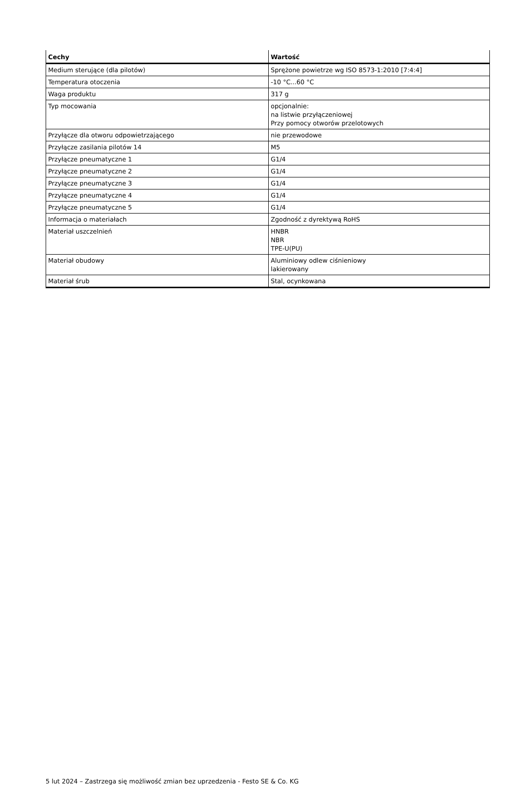| Cechy | Wartość |
| --- | --- |
| Medium sterujące (dla pilotów) | Sprężone powietrze wg ISO 8573-1:2010 [7:4:4] |
| Temperatura otoczenia | -10 °C...60 °C |
| Waga produktu | 317 g |
| Typ mocowania | opcjonalnie: na listwie przyłączeniowej Przy pomocy otworów przelotowych |
| Przyłącze dla otworu odpowietrzającego | nie przewodowe |
| Przyłącze zasilania pilotów 14 | M5 |
| Przyłącze pneumatyczne 1 | G1/4 |
| Przyłącze pneumatyczne 2 | G1/4 |
| Przyłącze pneumatyczne 3 | G1/4 |
| Przyłącze pneumatyczne 4 | G1/4 |
| Przyłącze pneumatyczne 5 | G1/4 |
| Informacja o materiałach | Zgodność z dyrektywą RoHS |
| Materiał uszczelnień | HNBR NBR TPE-U(PU) |
| Materiał obudowy | Aluminiowy odlew ciśnieniowy lakierowany |
| Materiał śrub | Stal, ocynkowana |
5 lut 2024 – Zastrzega się możliwość zmian bez uprzedzenia - Festo SE & Co. KG